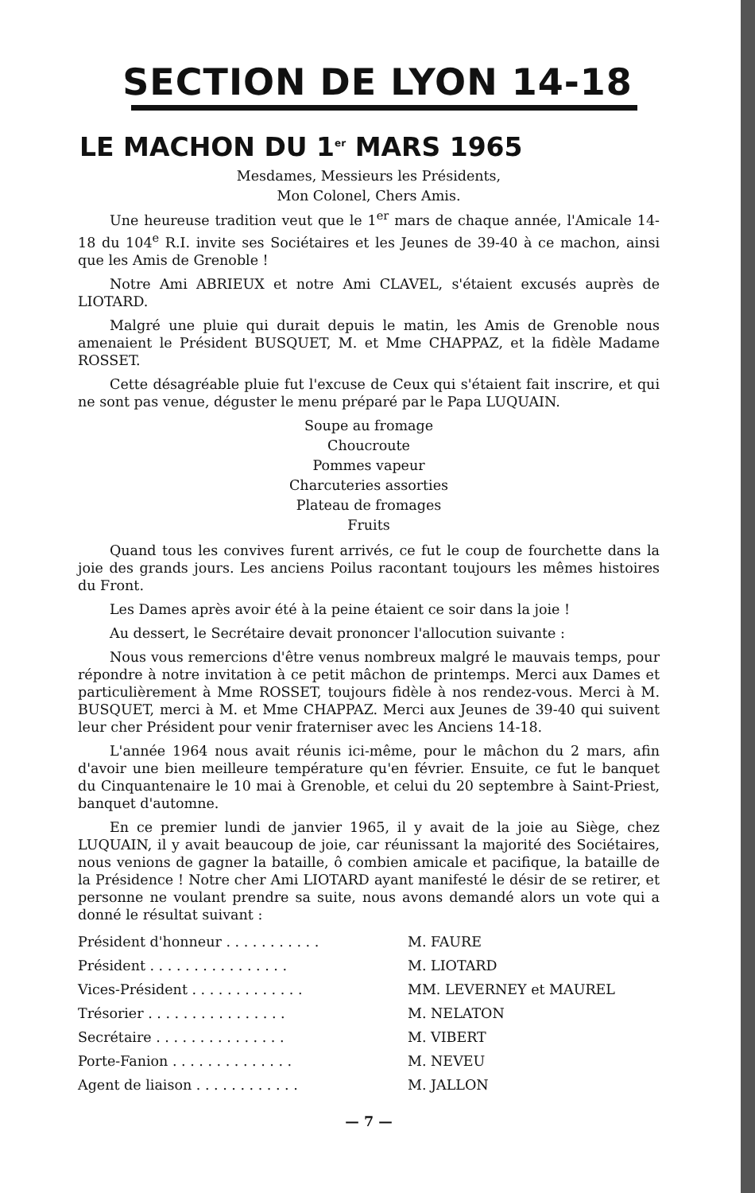SECTION DE LYON 14-18
LE MACHON DU 1<sup>er</sup> MARS 1965
Mesdames, Messieurs les Présidents,
Mon Colonel, Chers Amis.
Une heureuse tradition veut que le 1<sup>er</sup> mars de chaque année, l'Amicale 14-18 du 104<sup>e</sup> R.I. invite ses Sociétaires et les Jeunes de 39-40 à ce machon, ainsi que les Amis de Grenoble !
Notre Ami ABRIEUX et notre Ami CLAVEL, s'étaient excusés auprès de LIOTARD.
Malgré une pluie qui durait depuis le matin, les Amis de Grenoble nous amenaient le Président BUSQUET, M. et Mme CHAPPAZ, et la fidèle Madame ROSSET.
Cette désagréable pluie fut l'excuse de Ceux qui s'étaient fait inscrire, et qui ne sont pas venue, déguster le menu préparé par le Papa LUQUAIN.
Soupe au fromage
Choucroute
Pommes vapeur
Charcuteries assorties
Plateau de fromages
Fruits
Quand tous les convives furent arrivés, ce fut le coup de fourchette dans la joie des grands jours. Les anciens Poilus racontant toujours les mêmes histoires du Front.
Les Dames après avoir été à la peine étaient ce soir dans la joie !
Au dessert, le Secrétaire devait prononcer l'allocution suivante :
Nous vous remercions d'être venus nombreux malgré le mauvais temps, pour répondre à notre invitation à ce petit mâchon de printemps. Merci aux Dames et particulièrement à Mme ROSSET, toujours fidèle à nos rendez-vous. Merci à M. BUSQUET, merci à M. et Mme CHAPPAZ. Merci aux Jeunes de 39-40 qui suivent leur cher Président pour venir fraterniser avec les Anciens 14-18.
L'année 1964 nous avait réunis ici-même, pour le mâchon du 2 mars, afin d'avoir une bien meilleure température qu'en février. Ensuite, ce fut le banquet du Cinquantenaire le 10 mai à Grenoble, et celui du 20 septembre à Saint-Priest, banquet d'automne.
En ce premier lundi de janvier 1965, il y avait de la joie au Siège, chez LUQUAIN, il y avait beaucoup de joie, car réunissant la majorité des Sociétaires, nous venions de gagner la bataille, ô combien amicale et pacifique, la bataille de la Présidence ! Notre cher Ami LIOTARD ayant manifesté le désir de se retirer, et personne ne voulant prendre sa suite, nous avons demandé alors un vote qui a donné le résultat suivant :
| Président d'honneur . . . . . . . . . . . | M. FAURE |
| Président . . . . . . . . . . . . . . . . | M. LIOTARD |
| Vices-Président . . . . . . . . . . . . . | MM. LEVERNEY et MAUREL |
| Trésorier . . . . . . . . . . . . . . . . | M. NELATON |
| Secrétaire . . . . . . . . . . . . . . . | M. VIBERT |
| Porte-Fanion . . . . . . . . . . . . . . | M. NEVEU |
| Agent de liaison . . . . . . . . . . . . | M. JALLON |
— 7 —